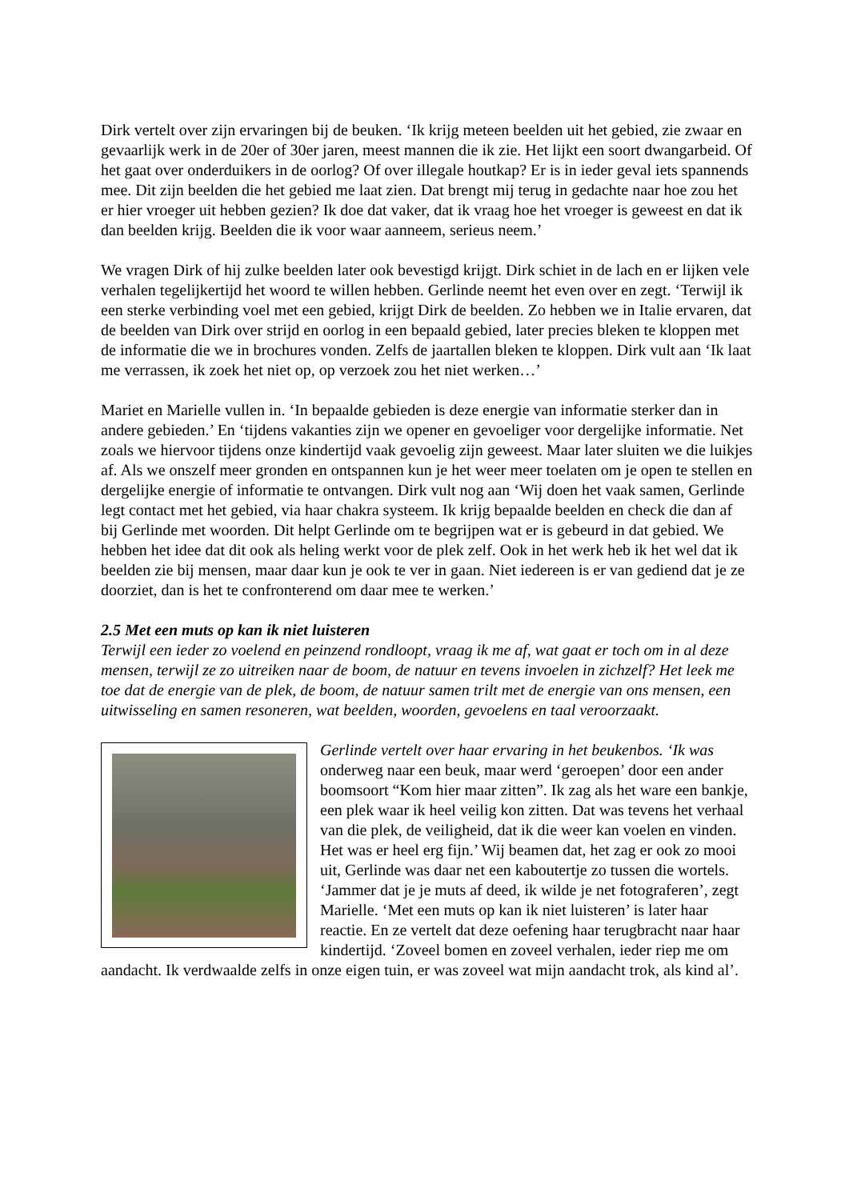Dirk vertelt over zijn ervaringen bij de beuken. ‘Ik krijg meteen beelden uit het gebied, zie zwaar en gevaarlijk werk in de 20er of 30er jaren, meest mannen die ik zie. Het lijkt een soort dwangarbeid. Of het gaat over onderduikers in de oorlog? Of over illegale houtkap? Er is in ieder geval iets spannends mee. Dit zijn beelden die het gebied me laat zien. Dat brengt mij terug in gedachte naar hoe zou het er hier vroeger uit hebben gezien? Ik doe dat vaker, dat ik vraag hoe het vroeger is geweest en dat ik dan beelden krijg. Beelden die ik voor waar aanneem, serieus neem.’
We vragen Dirk of hij zulke beelden later ook bevestigd krijgt. Dirk schiet in de lach en er lijken vele verhalen tegelijkertijd het woord te willen hebben. Gerlinde neemt het even over en zegt. ‘Terwijl ik een sterke verbinding voel met een gebied, krijgt Dirk de beelden. Zo hebben we in Italie ervaren, dat de beelden van Dirk over strijd en oorlog in een bepaald gebied, later precies bleken te kloppen met de informatie die we in brochures vonden. Zelfs de jaartallen bleken te kloppen. Dirk vult aan ‘Ik laat me verrassen, ik zoek het niet op, op verzoek zou het niet werken…’
Mariet en Marielle vullen in. ‘In bepaalde gebieden is deze energie van informatie sterker dan in andere gebieden.’ En ‘tijdens vakanties zijn we opener en gevoeliger voor dergelijke informatie. Net zoals we hiervoor tijdens onze kindertijd vaak gevoelig zijn geweest. Maar later sluiten we die luikjes af. Als we onszelf meer gronden en ontspannen kun je het weer meer toelaten om je open te stellen en dergelijke energie of informatie te ontvangen. Dirk vult nog aan ‘Wij doen het vaak samen, Gerlinde legt contact met het gebied, via haar chakra systeem. Ik krijg bepaalde beelden en check die dan af bij Gerlinde met woorden. Dit helpt Gerlinde om te begrijpen wat er is gebeurd in dat gebied. We hebben het idee dat dit ook als heling werkt voor de plek zelf. Ook in het werk heb ik het wel dat ik beelden zie bij mensen, maar daar kun je ook te ver in gaan. Niet iedereen is er van gediend dat je ze doorziet, dan is het te confronterend om daar mee te werken.’
2.5 Met een muts op kan ik niet luisteren
Terwijl een ieder zo voelend en peinzend rondloopt, vraag ik me af, wat gaat er toch om in al deze mensen, terwijl ze zo uitreiken naar de boom, de natuur en tevens invoelen in zichzelf? Het leek me toe dat de energie van de plek, de boom, de natuur samen trilt met de energie van ons mensen, een uitwisseling en samen resoneren, wat beelden, woorden, gevoelens en taal veroorzaakt.
Gerlinde vertelt over haar ervaring in het beukenbos. ‘Ik was onderweg naar een beuk, maar werd ‘geroepen’ door een ander boomsoort “Kom hier maar zitten”. Ik zag als het ware een bankje, een plek waar ik heel veilig kon zitten. Dat was tevens het verhaal van die plek, de veiligheid, dat ik die weer kan voelen en vinden. Het was er heel erg fijn.’ Wij beamen dat, het zag er ook zo mooi uit, Gerlinde was daar net een kaboutertje zo tussen die wortels. ‘Jammer dat je je muts af deed, ik wilde je net fotograferen’, zegt Marielle. ‘Met een muts op kan ik niet luisteren’ is later haar reactie. En ze vertelt dat deze oefening haar terugbracht naar haar kindertijd. ‘Zoveel bomen en zoveel verhalen, ieder riep me om aandacht. Ik verdwaalde zelfs in onze eigen tuin, er was zoveel wat mijn aandacht trok, als kind al’.